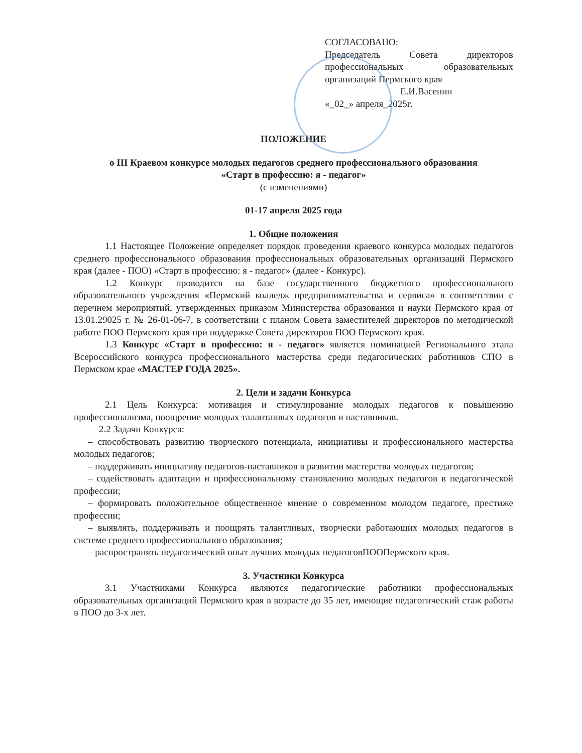СОГЛАСОВАНО:
Председатель Совета директоров профессиональных образовательных организаций Пермского края
Е.И.Васенин
«_02_» апреля_2025г.
ПОЛОЖЕНИЕ
о III Краевом конкурсе молодых педагогов среднего профессионального образования
«Старт в профессию: я - педагог»
(с изменениями)
01-17 апреля 2025 года
1. Общие положения
1.1 Настоящее Положение определяет порядок проведения краевого конкурса молодых педагогов среднего профессионального образования профессиональных образовательных организаций Пермского края (далее - ПОО) «Старт в профессию: я - педагог» (далее - Конкурс).
1.2 Конкурс проводится на базе государственного бюджетного профессионального образовательного учреждения «Пермский колледж предпринимательства и сервиса» в соответствии с перечнем мероприятий, утвержденных приказом Министерства образования и науки Пермского края от 13.01.29025 г. № 26-01-06-7, в соответствии с планом Совета заместителей директоров по методической работе ПОО Пермского края при поддержке Совета директоров ПОО Пермского края.
1.3 Конкурс «Старт в профессию: я - педагог» является номинацией Регионального этапа Всероссийского конкурса профессионального мастерства среди педагогических работников СПО в Пермском крае «МАСТЕР ГОДА 2025».
2. Цели и задачи Конкурса
2.1 Цель Конкурса: мотивация и стимулирование молодых педагогов к повышению профессионализма, поощрение молодых талантливых педагогов и наставников.
2.2 Задачи Конкурса:
– способствовать развитию творческого потенциала, инициативы и профессионального мастерства молодых педагогов;
– поддерживать инициативу педагогов-наставников в развитии мастерства молодых педагогов;
– содействовать адаптации и профессиональному становлению молодых педагогов в педагогической профессии;
– формировать положительное общественное мнение о современном молодом педагоге, престиже профессии;
– выявлять, поддерживать и поощрять талантливых, творчески работающих молодых педагогов в системе среднего профессионального образования;
– распространять педагогический опыт лучших молодых педагоговПООПермского края.
3. Участники Конкурса
3.1 Участниками Конкурса являются педагогические работники профессиональных образовательных организаций Пермского края в возрасте до 35 лет, имеющие педагогический стаж работы в ПОО до 3-х лет.